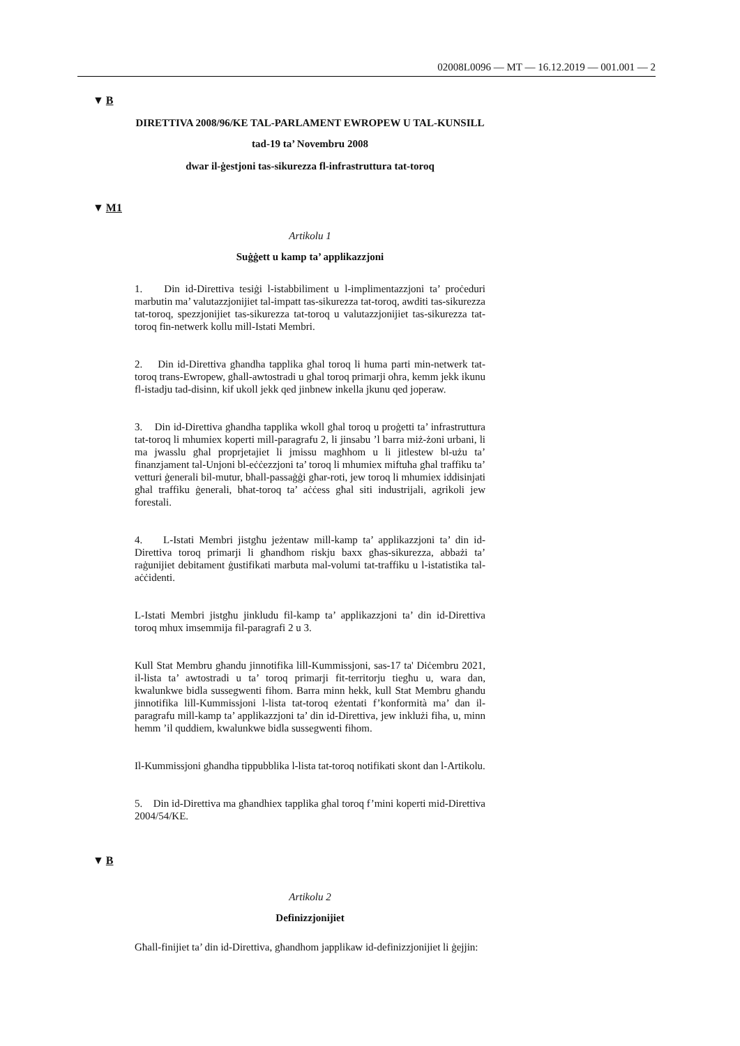02008L0096 — MT — 16.12.2019 — 001.001 — 2
▼ B
DIRETTIVA 2008/96/KE TAL-PARLAMENT EWROPEW U TAL-KUNSILL
tad-19 ta’ Novembru 2008
dwar il-ġestjoni tas-sikurezza fl-infrastruttura tat-toroq
▼ M1
Artikolu 1
Suġġett u kamp ta’ applikazzjoni
1. Din id-Direttiva tesiġi l-istabbiliment u l-implimentazzjoni ta’ proċeduri marbutin ma’ valutazzjonijiet tal-impatt tas-sikurezza tat-toroq, awditi tas-sikurezza tat-toroq, spezzjonijiet tas-sikurezza tat-toroq u valutazzjonijiet tas-sikurezza tat-toroq fin-netwerk kollu mill-Istati Membri.
2. Din id-Direttiva għandha tapplika għal toroq li huma parti min-netwerk tat-toroq trans-Ewropew, għall-awtostradi u għal toroq primarji oħra, kemm jekk ikunu fl-istadju tad-disinn, kif ukoll jekk qed jinbnew inkella jkunu qed joperaw.
3. Din id-Direttiva għandha tapplika wkoll għal toroq u proġetti ta’ infrastruttura tat-toroq li mhumiex koperti mill-paragrafu 2, li jinsabu ’l barra miż-żoni urbani, li ma jwasslu għal proprjetajiet li jmissu magħhom u li jitlestew bl-użu ta’ finanzjament tal-Unjoni bl-eċċezzjoni ta’ toroq li mhumiex miftuħa għal traffiku ta’ vetturi ġenerali bil-mutur, bħall-passaġġi għar-roti, jew toroq li mhumiex iddisinjati għal traffiku ġenerali, bħat-toroq ta’ aċċess għal siti industrijali, agrikoli jew forestali.
4. L-Istati Membri jistgħu jeżentaw mill-kamp ta’ applikazzjoni ta’ din id-Direttiva toroq primarji li għandhom riskju baxx għas-sikurezza, abbażi ta’ raġunijiet debitament ġustifikati marbuta mal-volumi tat-traffiku u l-istatistika tal-aċċidenti.
L-Istati Membri jistgħu jinkludu fil-kamp ta’ applikazzjoni ta’ din id-Direttiva toroq mhux imsemmija fil-paragrafi 2 u 3.
Kull Stat Membru għandu jinnotifika lill-Kummissjoni, sas-17 ta' Diċembru 2021, il-lista ta’ awtostradi u ta’ toroq primarji fit-territorju tiegħu u, wara dan, kwalunkwe bidla sussegwenti fihom. Barra minn hekk, kull Stat Membru għandu jinnotifika lill-Kummissjoni l-lista tat-toroq eżentati f’konformità ma’ dan il-paragrafu mill-kamp ta’ applikazzjoni ta’ din id-Direttiva, jew inklużi fiha, u, minn hemm ’il quddiem, kwalunkwe bidla sussegwenti fihom.
Il-Kummissjoni għandha tippubblika l-lista tat-toroq notifikati skont dan l-Artikolu.
5. Din id-Direttiva ma għandhiex tapplika għal toroq f’mini koperti mid-Direttiva 2004/54/KE.
▼ B
Artikolu 2
Definizzjonijiet
Għall-finijiet ta’ din id-Direttiva, għandhom japplikaw id-definizzjonijiet li ġejjin: